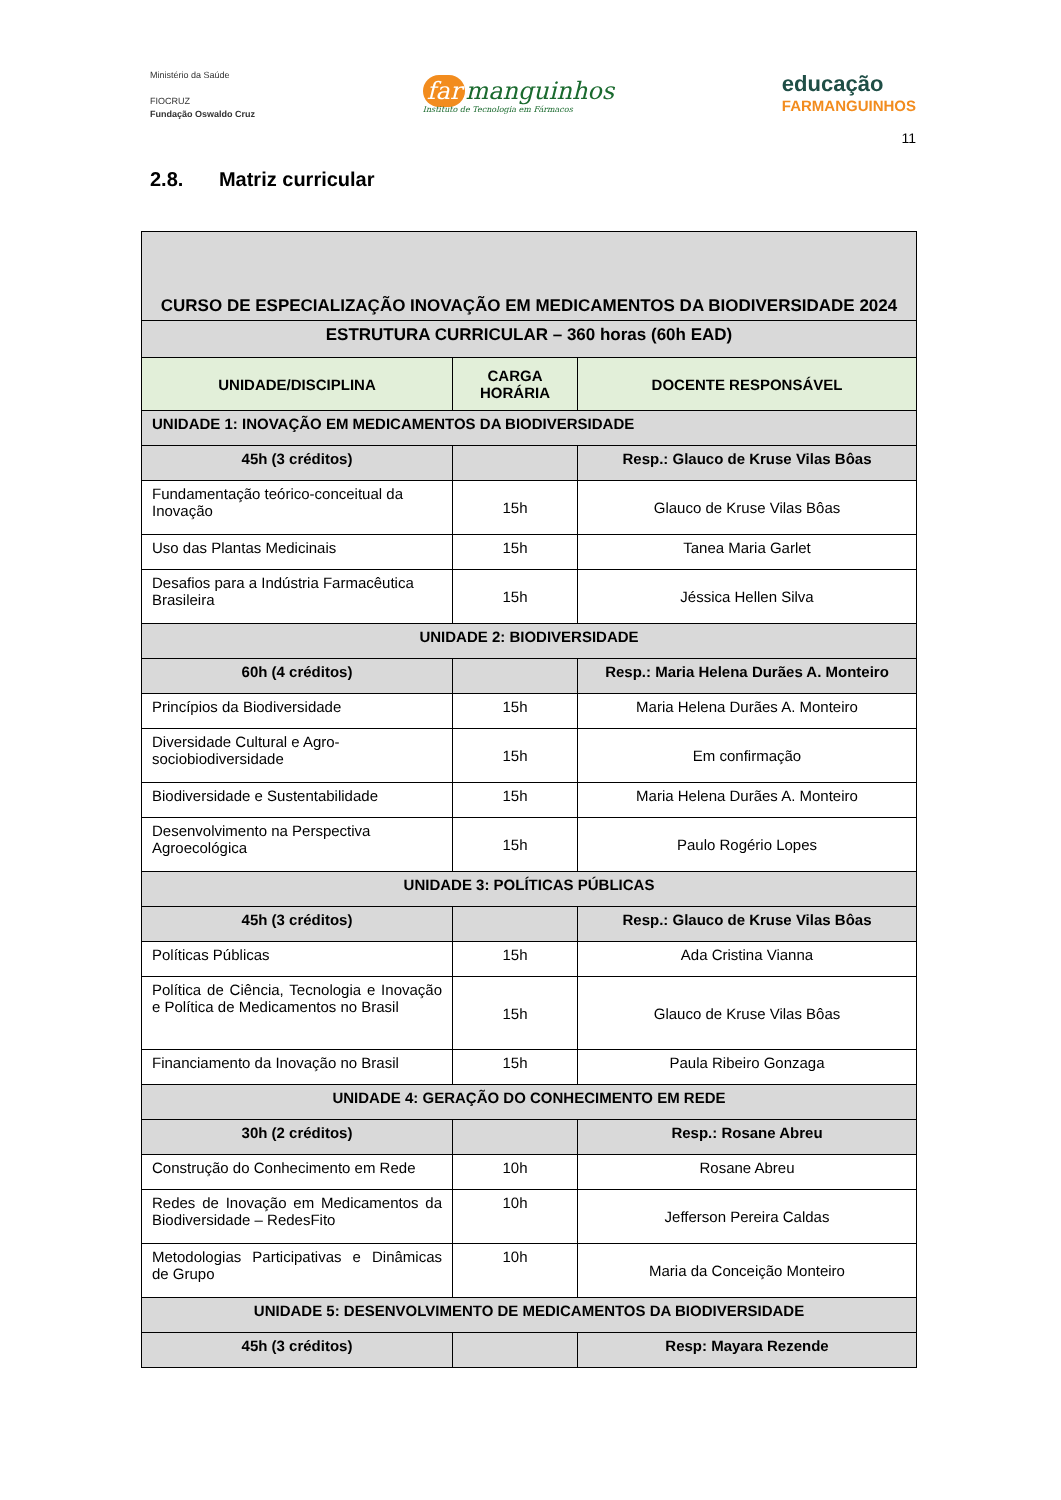Ministério da Saúde
FIOCRUZ
Fundação Oswaldo Cruz
far manguinhos
Instituto de Tecnologia em Fármacos
educação
FARMANGUINHOS
11
2.8. Matriz curricular
| CURSO DE ESPECIALIZAÇÃO INOVAÇÃO EM MEDICAMENTOS DA BIODIVERSIDADE 2024 | | |
| ESTRUTURA CURRICULAR – 360 horas (60h EAD) | | |
| UNIDADE/DISCIPLINA | CARGA HORÁRIA | DOCENTE RESPONSÁVEL |
| UNIDADE 1: INOVAÇÃO EM MEDICAMENTOS DA BIODIVERSIDADE | | |
| 45h (3 créditos) | | Resp.: Glauco de Kruse Vilas Bôas |
| Fundamentação teórico-conceitual da Inovação | 15h | Glauco de Kruse Vilas Bôas |
| Uso das Plantas Medicinais | 15h | Tanea Maria Garlet |
| Desafios para a Indústria Farmacêutica Brasileira | 15h | Jéssica Hellen Silva |
| UNIDADE 2: BIODIVERSIDADE | | |
| 60h (4 créditos) | | Resp.: Maria Helena Durães A. Monteiro |
| Princípios da Biodiversidade | 15h | Maria Helena Durães A. Monteiro |
| Diversidade Cultural e Agro-sociobiodiversidade | 15h | Em confirmação |
| Biodiversidade e Sustentabilidade | 15h | Maria Helena Durães A. Monteiro |
| Desenvolvimento na Perspectiva Agroecológica | 15h | Paulo Rogério Lopes |
| UNIDADE 3: POLÍTICAS PÚBLICAS | | |
| 45h (3 créditos) | | Resp.: Glauco de Kruse Vilas Bôas |
| Políticas Públicas | 15h | Ada Cristina Vianna |
| Política de Ciência, Tecnologia e Inovação e Política de Medicamentos no Brasil | 15h | Glauco de Kruse Vilas Bôas |
| Financiamento da Inovação no Brasil | 15h | Paula Ribeiro Gonzaga |
| UNIDADE 4: GERAÇÃO DO CONHECIMENTO EM REDE | | |
| 30h (2 créditos) | | Resp.: Rosane Abreu |
| Construção do Conhecimento em Rede | 10h | Rosane Abreu |
| Redes de Inovação em Medicamentos da Biodiversidade – RedesFito | 10h | Jefferson Pereira Caldas |
| Metodologias Participativas e Dinâmicas de Grupo | 10h | Maria da Conceição Monteiro |
| UNIDADE 5: DESENVOLVIMENTO DE MEDICAMENTOS DA BIODIVERSIDADE | | |
| 45h (3 créditos) | | Resp: Mayara Rezende |